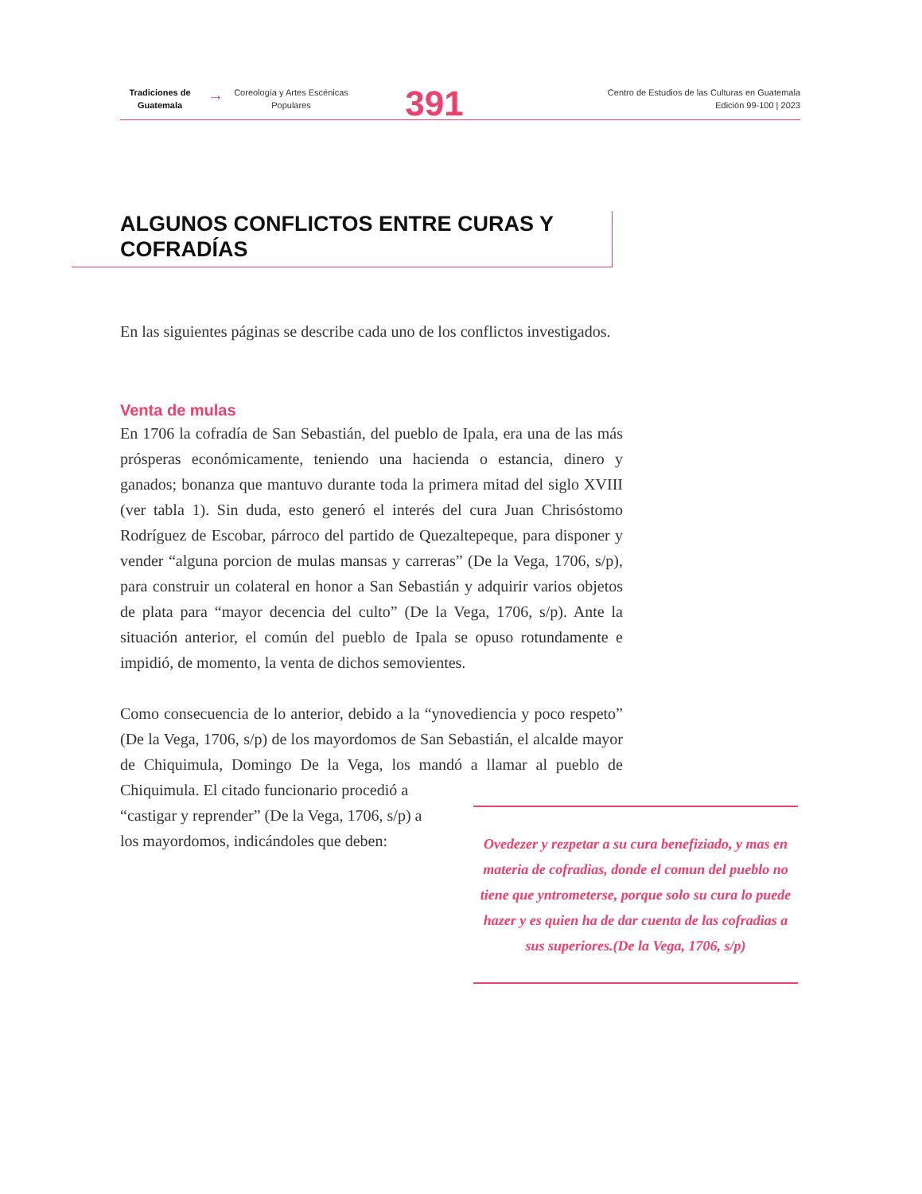Tradiciones de Guatemala
→
Coreología y Artes Escénicas Populares
391
Centro de Estudios de las Culturas en Guatemala
Edición 99-100 | 2023
ALGUNOS CONFLICTOS ENTRE CURAS Y COFRADÍAS
En las siguientes páginas se describe cada uno de los conflictos investigados.
Venta de mulas
En 1706 la cofradía de San Sebastián, del pueblo de Ipala, era una de las más prósperas económicamente, teniendo una hacienda o estancia, dinero y ganados; bonanza que mantuvo durante toda la primera mitad del siglo XVIII (ver tabla 1). Sin duda, esto generó el interés del cura Juan Chrisóstomo Rodríguez de Escobar, párroco del partido de Quezaltepeque, para disponer y vender “alguna porcion de mulas mansas y carreras” (De la Vega, 1706, s/p), para construir un colateral en honor a San Sebastián y adquirir varios objetos de plata para “mayor decencia del culto” (De la Vega, 1706, s/p). Ante la situación anterior, el común del pueblo de Ipala se opuso rotundamente e impidió, de momento, la venta de dichos semovientes.
Como consecuencia de lo anterior, debido a la “ynovediencia y poco respeto” (De la Vega, 1706, s/p) de los mayordomos de San Sebastián, el alcalde mayor de Chiquimula, Domingo De la Vega, los mandó a llamar al pueblo de Chiquimula. El citado funcionario procedió a
“castigar y reprender” (De la Vega, 1706, s/p) a
los mayordomos, indicándoles que deben:
Ovedezer y rezpetar a su cura benefiziado, y mas en materia de cofradias, donde el comun del pueblo no tiene que yntrometerse, porque solo su cura lo puede hazer y es quien ha de dar cuenta de las cofradias a sus superiores.(De la Vega, 1706, s/p)